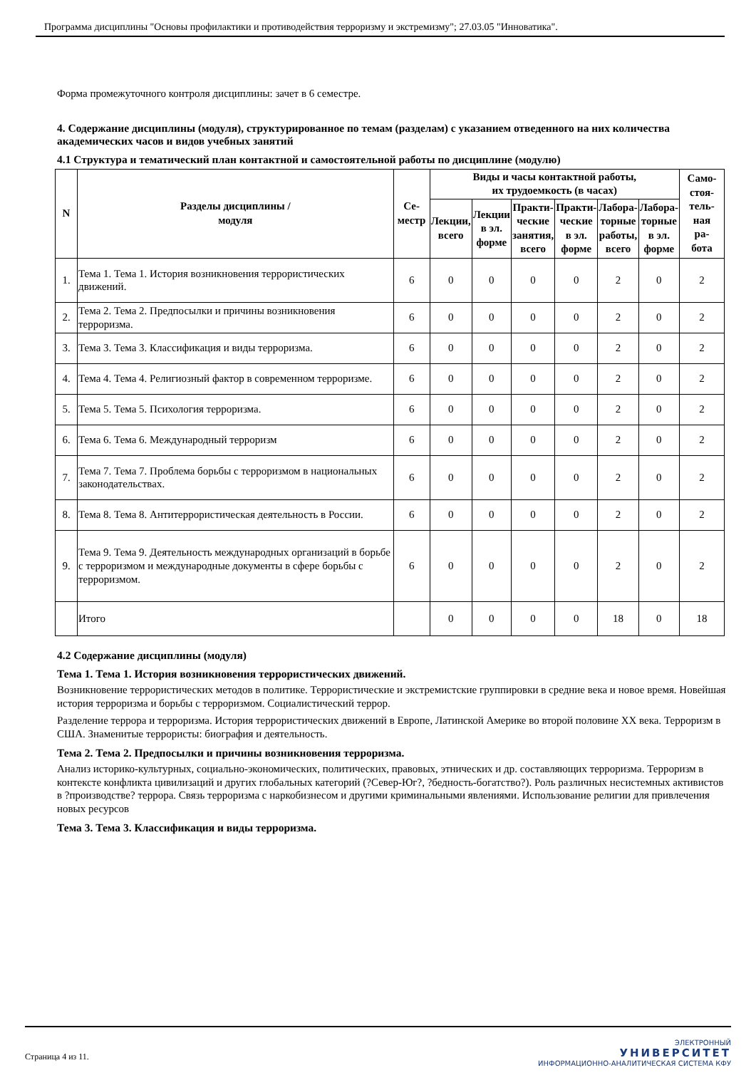Программа дисциплины "Основы профилактики и противодействия терроризму и экстремизму"; 27.03.05 "Инноватика".
Форма промежуточного контроля дисциплины: зачет в 6 семестре.
4. Содержание дисциплины (модуля), структурированное по темам (разделам) с указанием отведенного на них количества академических часов и видов учебных занятий
4.1 Структура и тематический план контактной и самостоятельной работы по дисциплине (модулю)
| N | Разделы дисциплины / модуля | Се- местр | Виды и часы контактной работы, их трудоемкость (в часах) | | | | | | Само- стоя- тель- ная ра- бота |
| --- | --- | --- | --- | --- | --- | --- | --- | --- | --- |
| | | | Лекции, всего | Лекции в эл. форме | Практи- ческие занятия, всего | Практи- ческие в эл. форме | Лабора- торные работы, всего | Лабора- торные в эл. форме | |
| 1. | Тема 1. Тема 1. История возникновения террористических движений. | 6 | 0 | 0 | 0 | 0 | 2 | 0 | 2 |
| 2. | Тема 2. Тема 2. Предпосылки и причины возникновения терроризма. | 6 | 0 | 0 | 0 | 0 | 2 | 0 | 2 |
| 3. | Тема 3. Тема 3. Классификация и виды терроризма. | 6 | 0 | 0 | 0 | 0 | 2 | 0 | 2 |
| 4. | Тема 4. Тема 4. Религиозный фактор в современном терроризме. | 6 | 0 | 0 | 0 | 0 | 2 | 0 | 2 |
| 5. | Тема 5. Тема 5. Психология терроризма. | 6 | 0 | 0 | 0 | 0 | 2 | 0 | 2 |
| 6. | Тема 6. Тема 6. Международный терроризм | 6 | 0 | 0 | 0 | 0 | 2 | 0 | 2 |
| 7. | Тема 7. Тема 7. Проблема борьбы с терроризмом в национальных законодательствах. | 6 | 0 | 0 | 0 | 0 | 2 | 0 | 2 |
| 8. | Тема 8. Тема 8. Антитеррористическая деятельность в России. | 6 | 0 | 0 | 0 | 0 | 2 | 0 | 2 |
| 9. | Тема 9. Тема 9. Деятельность международных организаций в борьбе с терроризмом и международные документы в сфере борьбы с терроризмом. | 6 | 0 | 0 | 0 | 0 | 2 | 0 | 2 |
| | Итого | | 0 | 0 | 0 | 0 | 18 | 0 | 18 |
4.2 Содержание дисциплины (модуля)
Тема 1. Тема 1. История возникновения террористических движений.
Возникновение террористических методов в политике. Террористические и экстремистские группировки в средние века и новое время. Новейшая история терроризма и борьбы с терроризмом. Социалистический террор.
Разделение террора и терроризма. История террористических движений в Европе, Латинской Америке во второй половине XX века. Терроризм в США. Знаменитые террористы: биография и деятельность.
Тема 2. Тема 2. Предпосылки и причины возникновения терроризма.
Анализ историко-культурных, социально-экономических, политических, правовых, этнических и др. составляющих терроризма. Терроризм в контексте конфликта цивилизаций и других глобальных категорий (?Север-Юг?, ?бедность-богатство?). Роль различных несистемных активистов в ?производстве? террора. Связь терроризма с наркобизнесом и другими криминальными явлениями. Использование религии для привлечения новых ресурсов
Тема 3. Тема 3. Классификация и виды терроризма.
Страница 4 из 11.
ЭЛЕКТРОННЫЙ
УНИВЕРСИТЕТ
ИНФОРМАЦИОННО-АНАЛИТИЧЕСКАЯ СИСТЕМА КФУ